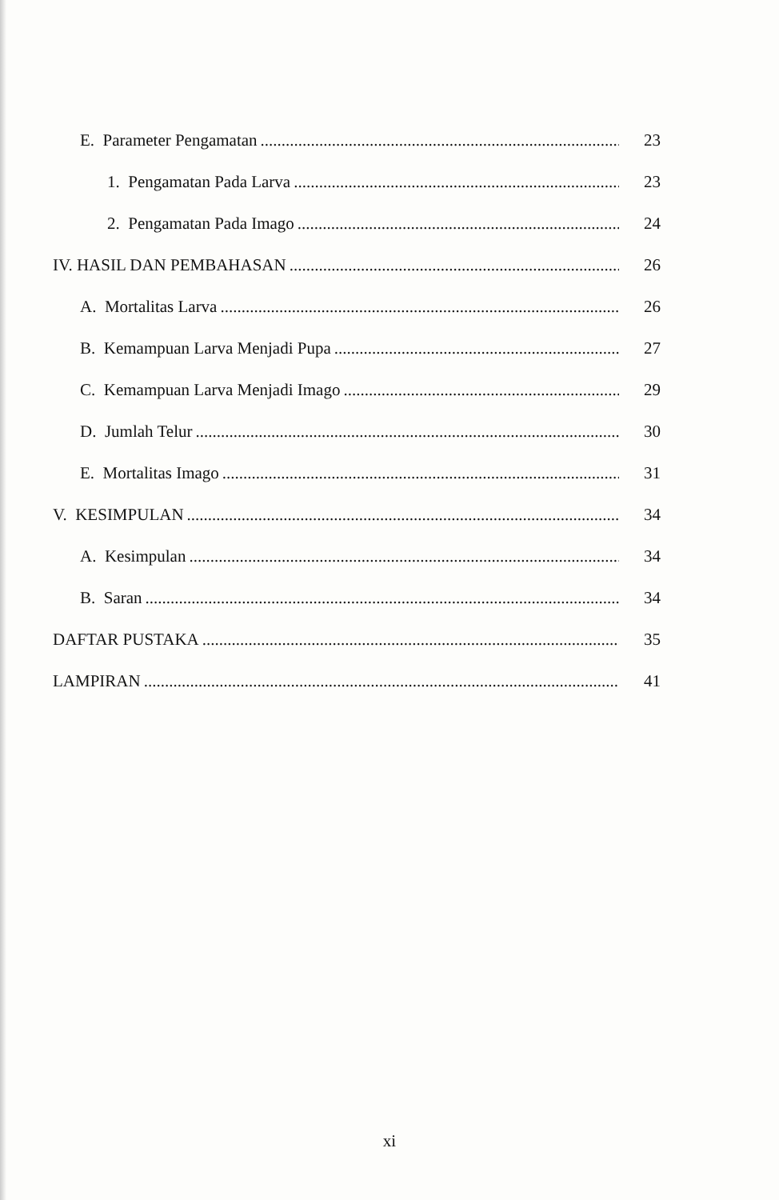E. Parameter Pengamatan 23
1. Pengamatan Pada Larva 23
2. Pengamatan Pada Imago 24
IV. HASIL DAN PEMBAHASAN 26
A. Mortalitas Larva 26
B. Kemampuan Larva Menjadi Pupa 27
C. Kemampuan Larva Menjadi Imago 29
D. Jumlah Telur 30
E. Mortalitas Imago 31
V. KESIMPULAN 34
A. Kesimpulan 34
B. Saran 34
DAFTAR PUSTAKA 35
LAMPIRAN 41
xi